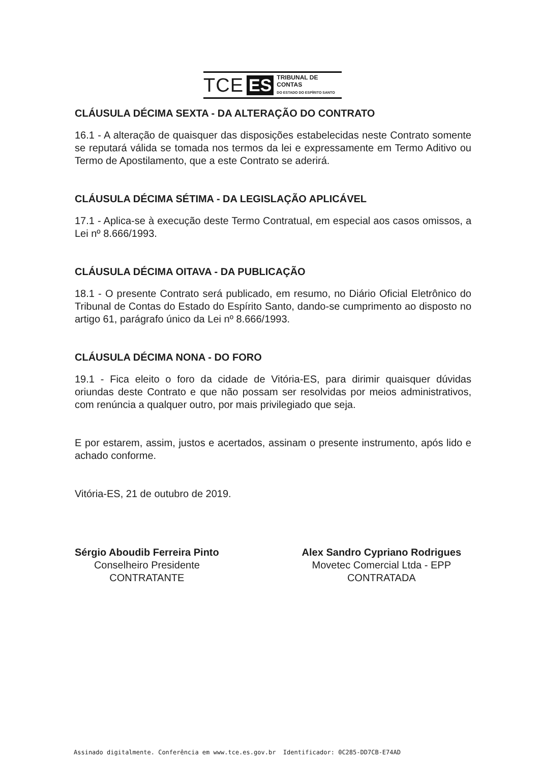TCE ES TRIBUNAL DE CONTAS
DO ESTADO DO ESPÍRITO SANTO
CLÁUSULA DÉCIMA SEXTA - DA ALTERAÇÃO DO CONTRATO
16.1 - A alteração de quaisquer das disposições estabelecidas neste Contrato somente se reputará válida se tomada nos termos da lei e expressamente em Termo Aditivo ou Termo de Apostilamento, que a este Contrato se aderirá.
CLÁUSULA DÉCIMA SÉTIMA - DA LEGISLAÇÃO APLICÁVEL
17.1 - Aplica-se à execução deste Termo Contratual, em especial aos casos omissos, a Lei nº 8.666/1993.
CLÁUSULA DÉCIMA OITAVA - DA PUBLICAÇÃO
18.1 - O presente Contrato será publicado, em resumo, no Diário Oficial Eletrônico do Tribunal de Contas do Estado do Espírito Santo, dando-se cumprimento ao disposto no artigo 61, parágrafo único da Lei nº 8.666/1993.
CLÁUSULA DÉCIMA NONA - DO FORO
19.1 - Fica eleito o foro da cidade de Vitória-ES, para dirimir quaisquer dúvidas oriundas deste Contrato e que não possam ser resolvidas por meios administrativos, com renúncia a qualquer outro, por mais privilegiado que seja.
E por estarem, assim, justos e acertados, assinam o presente instrumento, após lido e achado conforme.
Vitória-ES, 21 de outubro de 2019.
Sérgio Aboudib Ferreira Pinto
Conselheiro Presidente
CONTRATANTE
Alex Sandro Cypriano Rodrigues
Movetec Comercial Ltda - EPP
CONTRATADA
Assinado digitalmente. Conferência em www.tce.es.gov.br Identificador: 0C285-DD7CB-E74AD